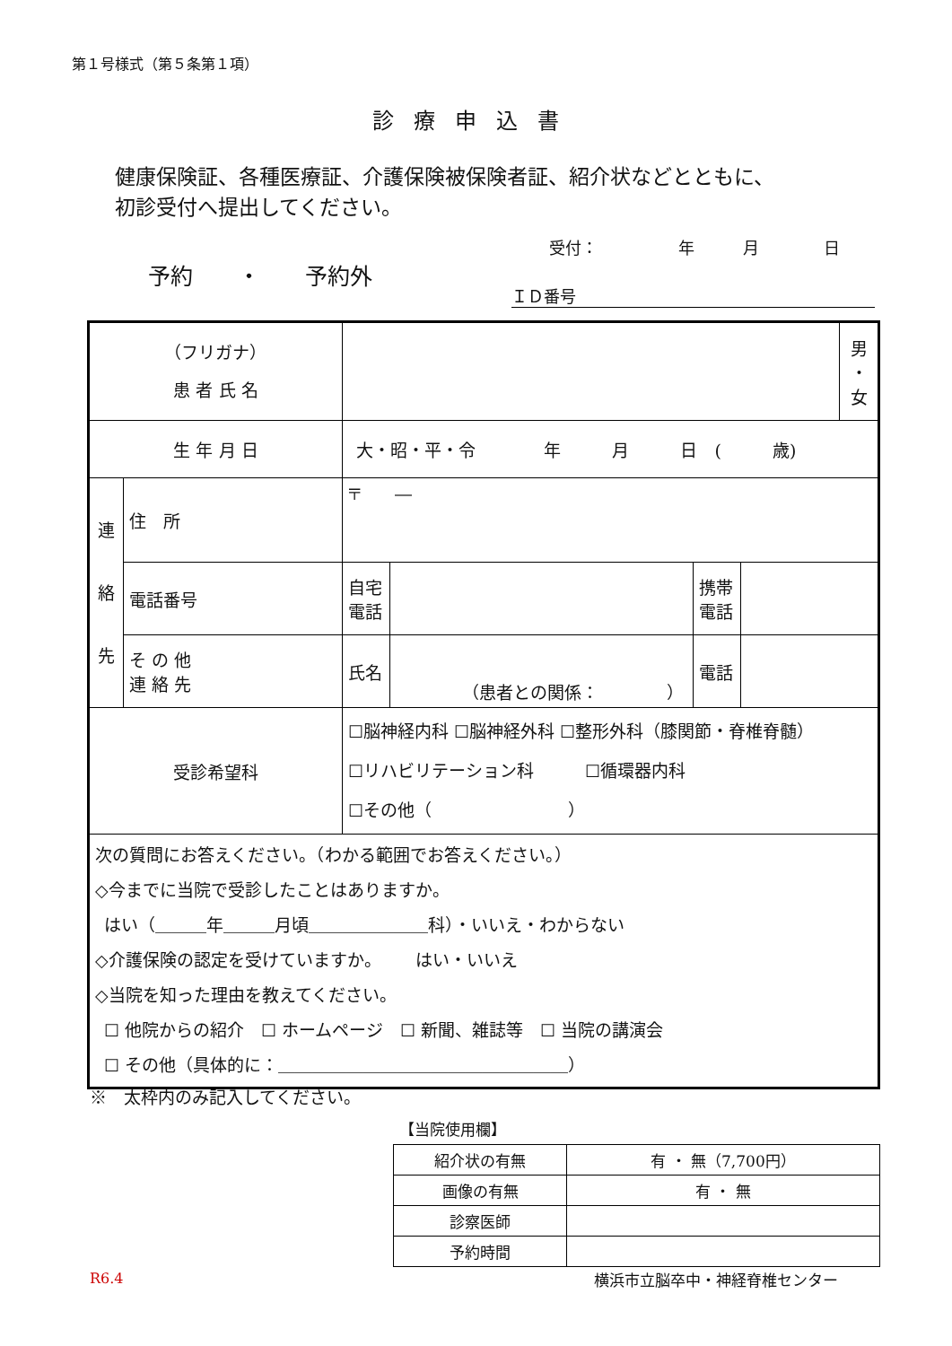第１号様式（第５条第１項）
診療申込書
健康保険証、各種医療証、介護保険被保険者証、紹介状などとともに、
初診受付へ提出してください。
受付：     年   月    日
予約  ・  予約外
ＩＤ番号
| （フリガナ） 患 者 氏 名 | | | | | | 男 ・ 女 |
| 生 年 月 日 | | 大・昭・平・令 年 月 日 ( 歳) | | | | |
| 連 絡 先 | 住 所 | 〒 ― | | | | |
| | 電話番号 | 自宅 電話 | | 携帯 電話 | | |
| | そ の 他 連 絡 先 | 氏名 | （患者との関係： ） | 電話 | | |
| 受診希望科 | | ☐脳神経内科 ☐脳神経外科 ☐整形外科（膝関節・脊椎脊髄） ☐リハビリテーション科 ☐循環器内科 ☐その他（ ） | | | | |
| 次の質問にお答えください。（わかる範囲でお答えください。） ◇今までに当院で受診したことはありますか。 はい（＿＿＿年＿＿＿月頃＿＿＿＿＿＿＿科）・いいえ・わからない ◇介護保険の認定を受けていますか。 はい・いいえ ◇当院を知った理由を教えてください。 ☐ 他院からの紹介 ☐ ホームページ ☐ 新聞、雑誌等 ☐ 当院の講演会 ☐ その他（具体的に：＿＿＿＿＿＿＿＿＿＿＿＿＿＿＿＿＿） | | | | | | |
※ 太枠内のみ記入してください。
【当院使用欄】
| 紹介状の有無 | 有 ・ 無（7,700円） |
| 画像の有無 | 有 ・ 無 |
| 診察医師 | |
| 予約時間 | |
R6.4 横浜市立脳卒中・神経脊椎センター